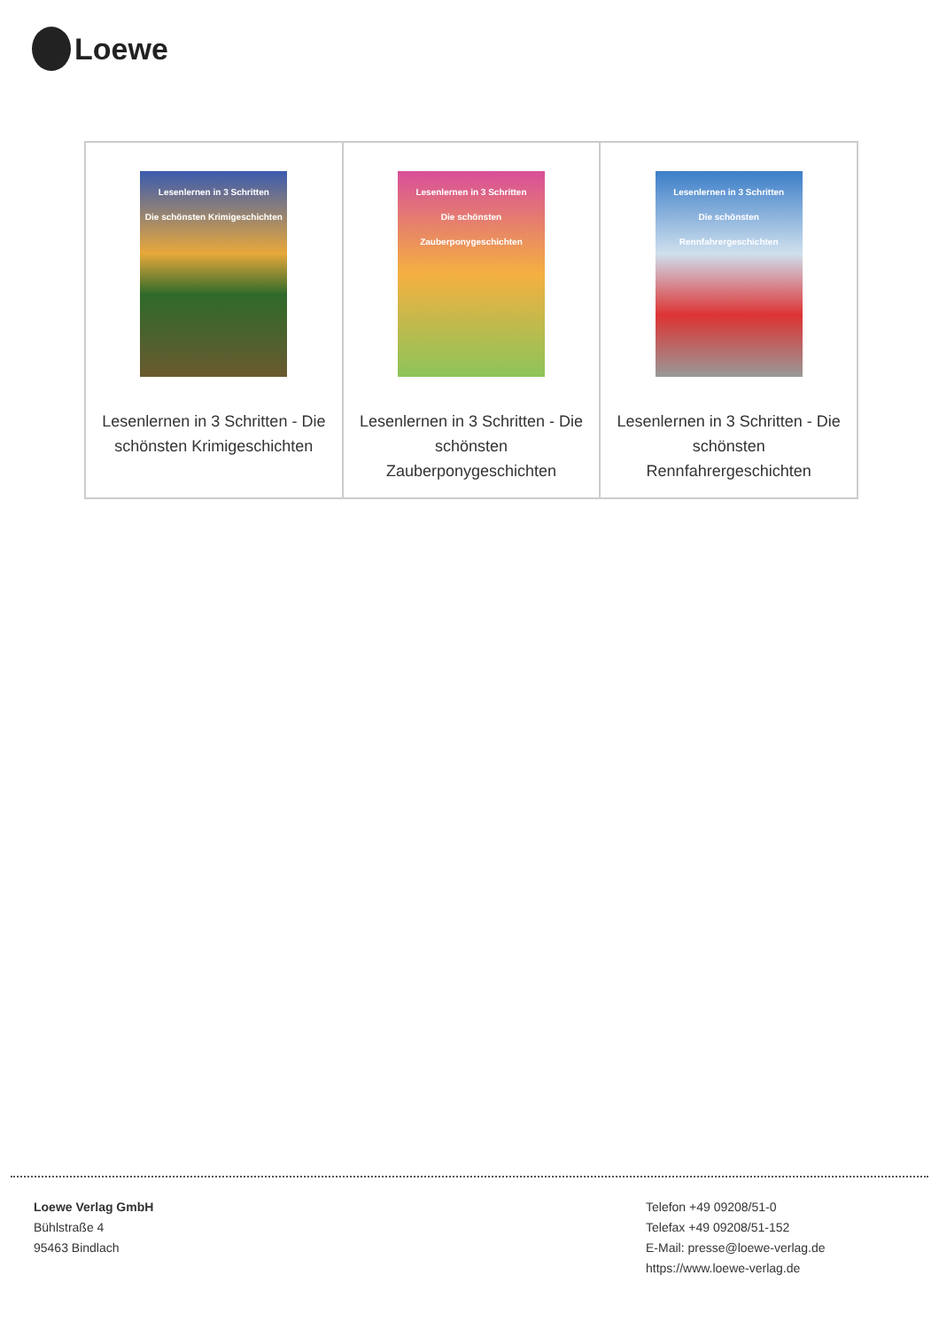Loewe
| Lesenlernen in 3 Schritten Die schönsten Krimigeschichten Lesenlernen in 3 Schritten - Die schönsten Krimigeschichten | Lesenlernen in 3 Schritten Die schönsten Zauberponygeschichten Lesenlernen in 3 Schritten - Die schönsten Zauberponygeschichten | Lesenlernen in 3 Schritten Die schönsten Rennfahrergeschichten Lesenlernen in 3 Schritten - Die schönsten Rennfahrergeschichten |
Loewe Verlag GmbH
Bühlstraße 4
95463 Bindlach
Telefon +49 09208/51-0
Telefax +49 09208/51-152
E-Mail: presse@loewe-verlag.de
https://www.loewe-verlag.de